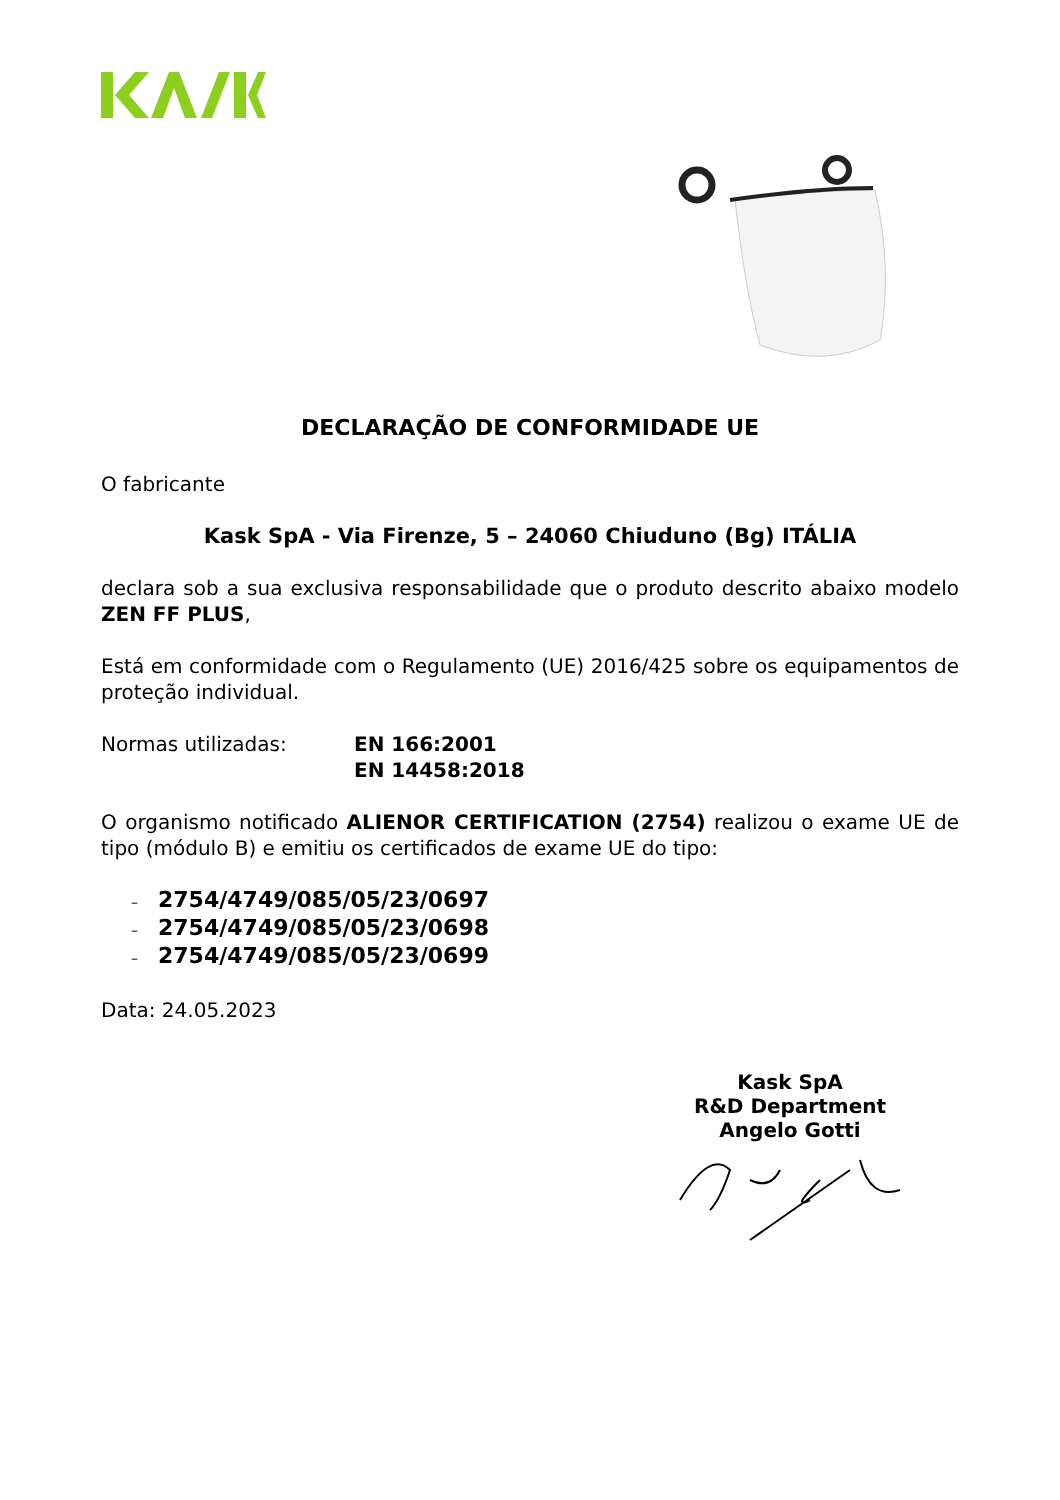DECLARAÇÃO DE CONFORMIDADE UE
O fabricante
Kask SpA - Via Firenze, 5 – 24060 Chiuduno (Bg) ITÁLIA
declara sob a sua exclusiva responsabilidade que o produto descrito abaixo modelo ZEN FF PLUS,
Está em conformidade com o Regulamento (UE) 2016/425 sobre os equipamentos de proteção individual.
Normas utilizadas: EN 166:2001
EN 14458:2018
O organismo notificado ALIENOR CERTIFICATION (2754) realizou o exame UE de tipo (módulo B) e emitiu os certificados de exame UE do tipo:
– 2754/4749/085/05/23/0697
– 2754/4749/085/05/23/0698
– 2754/4749/085/05/23/0699
Data: 24.05.2023
Kask SpA
R&D Department
Angelo Gotti